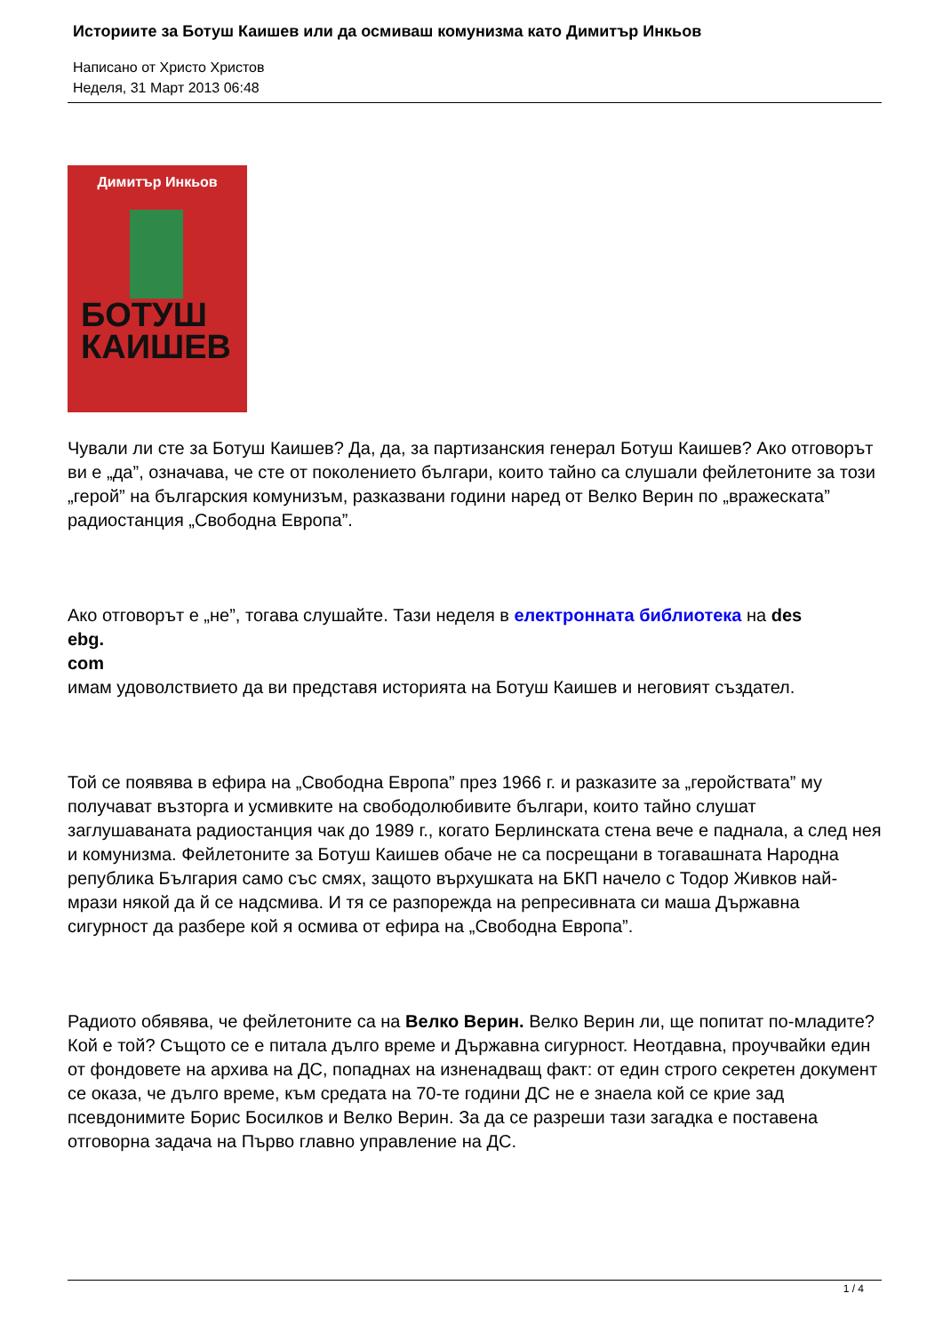Историите за Ботуш Каишев или да осмиваш комунизма като Димитър Инкьов
Написано от Христо Христов
Неделя, 31 Март 2013 06:48
Димитър Инкьов
БОТУШ
КАИШЕВ
Чували ли сте за Ботуш Каишев? Да, да, за партизанския генерал Ботуш Каишев? Ако отговорът ви е „да”, означава, че сте от поколението българи, които тайно са слушали фейлетоните за този „герой” на българския комунизъм, разказвани години наред от Велко Верин по „вражеската” радиостанция „Свободна Европа”.
Ако отговорът е „не”, тогава слушайте. Тази неделя в електронната библиотека на des
ebg.
com
имам удоволствието да ви представя историята на Ботуш Каишев и неговият създател.
Той се появява в ефира на „Свободна Европа” през 1966 г. и разказите за „геройствата” му получават възторга и усмивките на свободолюбивите българи, които тайно слушат заглушаваната радиостанция чак до 1989 г., когато Берлинската стена вече е паднала, а след нея и комунизма. Фейлетоните за Ботуш Каишев обаче не са посрещани в тогавашната Народна република България само със смях, защото върхушката на БКП начело с Тодор Живков най-мрази някой да й се надсмива. И тя се разпорежда на репресивната си маша Държавна сигурност да разбере кой я осмива от ефира на „Свободна Европа”.
Радиото обявява, че фейлетоните са на Велко Верин. Велко Верин ли, ще попитат по-младите? Кой е той? Същото се е питала дълго време и Държавна сигурност. Неотдавна, проучвайки един от фондовете на архива на ДС, попаднах на изненадващ факт: от един строго секретен документ се оказа, че дълго време, към средата на 70-те години ДС не е знаела кой се крие зад псевдонимите Борис Босилков и Велко Верин. За да се разреши тази загадка е поставена отговорна задача на Първо главно управление на ДС.
1 / 4